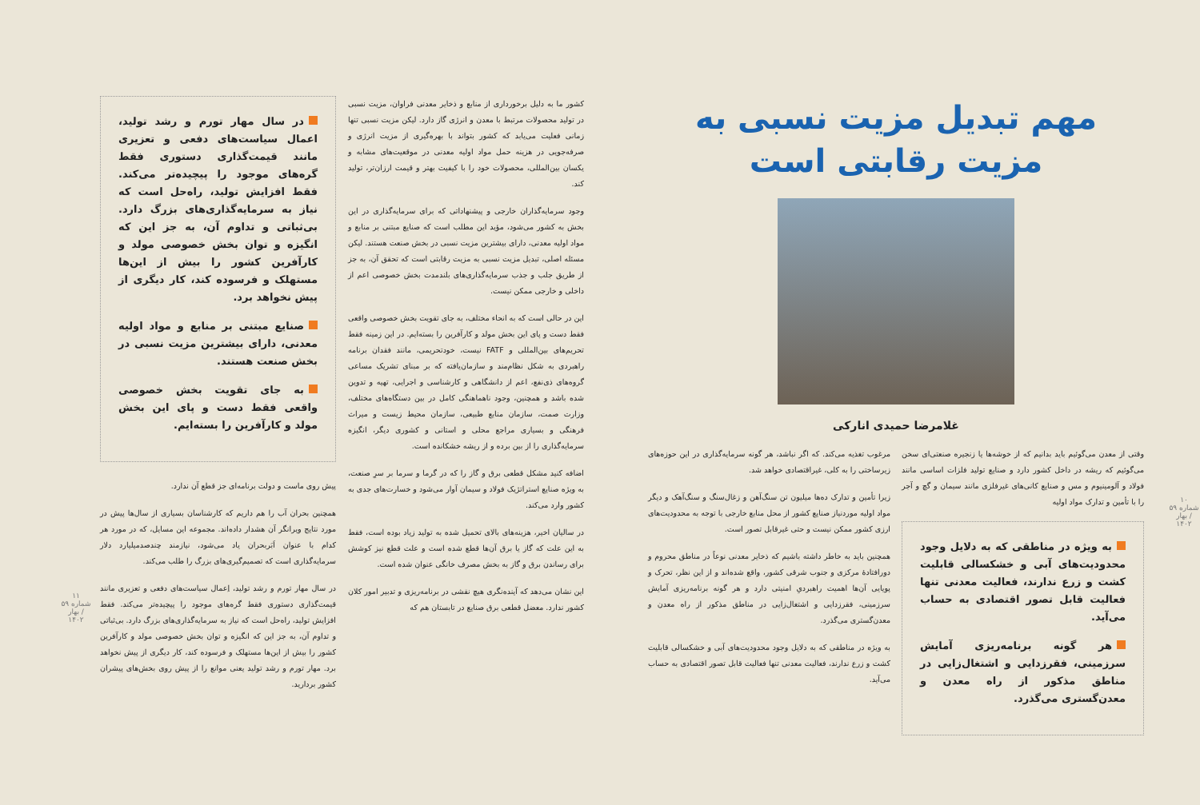۱۰
شماره ۵۹ / بهار ۱۴۰۲
مهم تبدیل مزیت نسبی به مزیت رقابتی است
غلامرضا حمیدی انارکی
وقتی از معدن می‌گوئیم باید بدانیم که از خوشه‌ها یا زنجیره صنعتی‌ای سخن می‌گوئیم که ریشه در داخل کشور دارد و صنایع تولید فلزات اساسی مانند فولاد و آلومینیوم و مس و صنایع کانی‌های غیرفلزی مانند سیمان و گچ و آجر را با تأمین و تدارک مواد اولیه
به ویژه در مناطقی که به دلایل وجود محدودیت‌های آبی و خشکسالی قابلیت کشت و زرع ندارند، فعالیت معدنی تنها فعالیت قابل تصور اقتصادی به حساب می‌آید.
هر گونه برنامه‌ریزی آمایش سرزمینی، فقرزدایی و اشتغال‌زایی در مناطق مذکور از راه معدن و معدن‌گستری می‌گذرد.
مرغوب تغذیه می‌کند. که اگر نباشد، هر گونه سرمایه‌گذاری در این حوزه‌های زیرساختی را به کلی، غیراقتصادی خواهد شد.
زیرا تأمین و تدارک ده‌ها میلیون تن سنگ‌آهن و زغال‌سنگ و سنگ‌آهک و دیگر مواد اولیه موردنیاز صنایع کشور از محل منابع خارجی با توجه به محدودیت‌های ارزی کشور ممکن نیست و حتی غیرقابل تصور است.
همچنین باید به خاطر داشته باشیم که ذخایر معدنی نوعاً در مناطق محروم و دورافتادهٔ مرکزی و جنوب شرقی کشور، واقع شده‌اند و از این نظر، تحرک و پویایی آن‌ها اهمیت راهبردیِ امنیتی دارد و هر گونه برنامه‌ریزی آمایش سرزمینی، فقرزدایی و اشتغال‌زایی در مناطق مذکور از راه معدن و معدن‌گستری می‌گذرد.
به ویژه در مناطقی که به دلایل وجود محدودیت‌های آبی و خشکسالی قابلیت کشت و زرع ندارند، فعالیت معدنی تنها فعالیت قابل تصور اقتصادی به حساب می‌آید.
کشور ما به دلیل برخورداری از منابع و ذخایر معدنی فراوان، مزیت نسبی در تولید محصولات مرتبط با معدن و انرژی گاز دارد. لیکن مزیت نسبی تنها زمانی فعلیت می‌یابد که کشور بتواند با بهره‌گیری از مزیت انرژی و صرفه‌جویی در هزینه حمل مواد اولیه معدنی در موقعیت‌های مشابه و یکسان بین‌المللی، محصولات خود را با کیفیت بهتر و قیمت ارزان‌تر، تولید کند.
وجود سرمایه‌گذاران خارجی و پیشنهاداتی که برای سرمایه‌گذاری در این بخش به کشور می‌شود، مؤید این مطلب است که صنایع مبتنی بر منابع و مواد اولیه معدنی، دارای بیشترین مزیت نسبی در بخش صنعت هستند. لیکن مسئله اصلی، تبدیل مزیت نسبی به مزیت رقابتی است که تحقق آن، به جز از طریق جلب و جذب سرمایه‌گذاری‌های بلندمدت بخش خصوصی اعم از داخلی و خارجی ممکن نیست.
این در حالی است که به انحاء مختلف، به جای تقویت بخش خصوصی واقعی فقط دست و پای این بخش مولد و کارآفرین را بسته‌ایم. در این زمینه فقط تحریم‌های بین‌المللی و FATF نیست، خودتحریمی، مانند فقدان برنامه راهبردی به شکل نظام‌مند و سازمان‌یافته که بر مبنای تشریک مساعی گروه‌های ذی‌نفع، اعم از دانشگاهی و کارشناسی و اجرایی، تهیه و تدوین شده باشد و همچنین، وجود ناهماهنگی کامل در بین دستگاه‌های مختلف، وزارت صمت، سازمان منابع طبیعی، سازمان محیط زیست و میراث فرهنگی و بسیاری مراجع محلی و استانی و کشوری دیگر، انگیزه سرمایه‌گذاری را از بین برده و از ریشه خشکانده است.
اضافه کنید مشکل قطعی برق و گاز را که در گرما و سرما بر سرِ صنعت، به ویژه صنایع استراتژیک فولاد و سیمان آوار می‌شود و خسارت‌های جدی به کشور وارد می‌کند.
در سالیان اخیر، هزینه‌های بالای تحمیل شده به تولید زیاد بوده است، فقط به این علت که گاز یا برق آن‌ها قطع شده است و علت قطع نیز کوشش برای رساندن برق و گاز به بخش مصرف خانگی عنوان شده است.
این نشان می‌دهد که آینده‌نگری هیچ نقشی در برنامه‌ریزی و تدبیر امور کلان کشور ندارد. معضل قطعی برق صنایع در تابستان هم که
در سال مهار تورم و رشد تولید، اعمال سیاست‌های دفعی و تعزیری مانند قیمت‌گذاری دستوری فقط گره‌های موجود را پیچیده‌تر می‌کند. فقط افزایش تولید، راه‌حل است که نیاز به سرمایه‌گذاری‌های بزرگ دارد. بی‌ثباتی و تداوم آن، به جز این که انگیزه و توان بخش خصوصی مولد و کارآفرین کشور را بیش از این‌ها مستهلک و فرسوده کند، کار دیگری از پیش نخواهد برد.
صنایع مبتنی بر منابع و مواد اولیه معدنی، دارای بیشترین مزیت نسبی در بخش صنعت هستند.
به جای تقویت بخش خصوصی واقعی فقط دست و پای این بخش مولد و کارآفرین را بسته‌ایم.
پیش روی ماست و دولت برنامه‌ای جز قطع آن ندارد.
همچنین بحران آب را هم داریم که کارشناسان بسیاری از سال‌ها پیش در مورد نتایج ویرانگر آن هشدار داده‌اند. مجموعه این مسایل، که در مورد هر کدام با عنوان اَبَربحران یاد می‌شود، نیازمند چندصدمیلیارد دلار سرمایه‌گذاری است که تصمیم‌گیری‌های بزرگ را طلب می‌کند.
در سال مهار تورم و رشد تولید، اِعمال سیاست‌های دفعی و تعزیری مانند قیمت‌گذاری دستوری فقط گره‌های موجود را پیچیده‌تر می‌کند. فقط افزایش تولید، راه‌حل است که نیاز به سرمایه‌گذاری‌های بزرگ دارد. بی‌ثباتی و تداوم آن، به جز این که انگیزه و توان بخش خصوصی مولد و کارآفرین کشور را بیش از این‌ها مستهلک و فرسوده کند، کار دیگری از پیش نخواهد برد. مهار تورم و رشد تولید یعنی موانع را از پیش روی بخش‌های پیشران کشور بردارید.
۱۱
شماره ۵۹ / بهار ۱۴۰۲